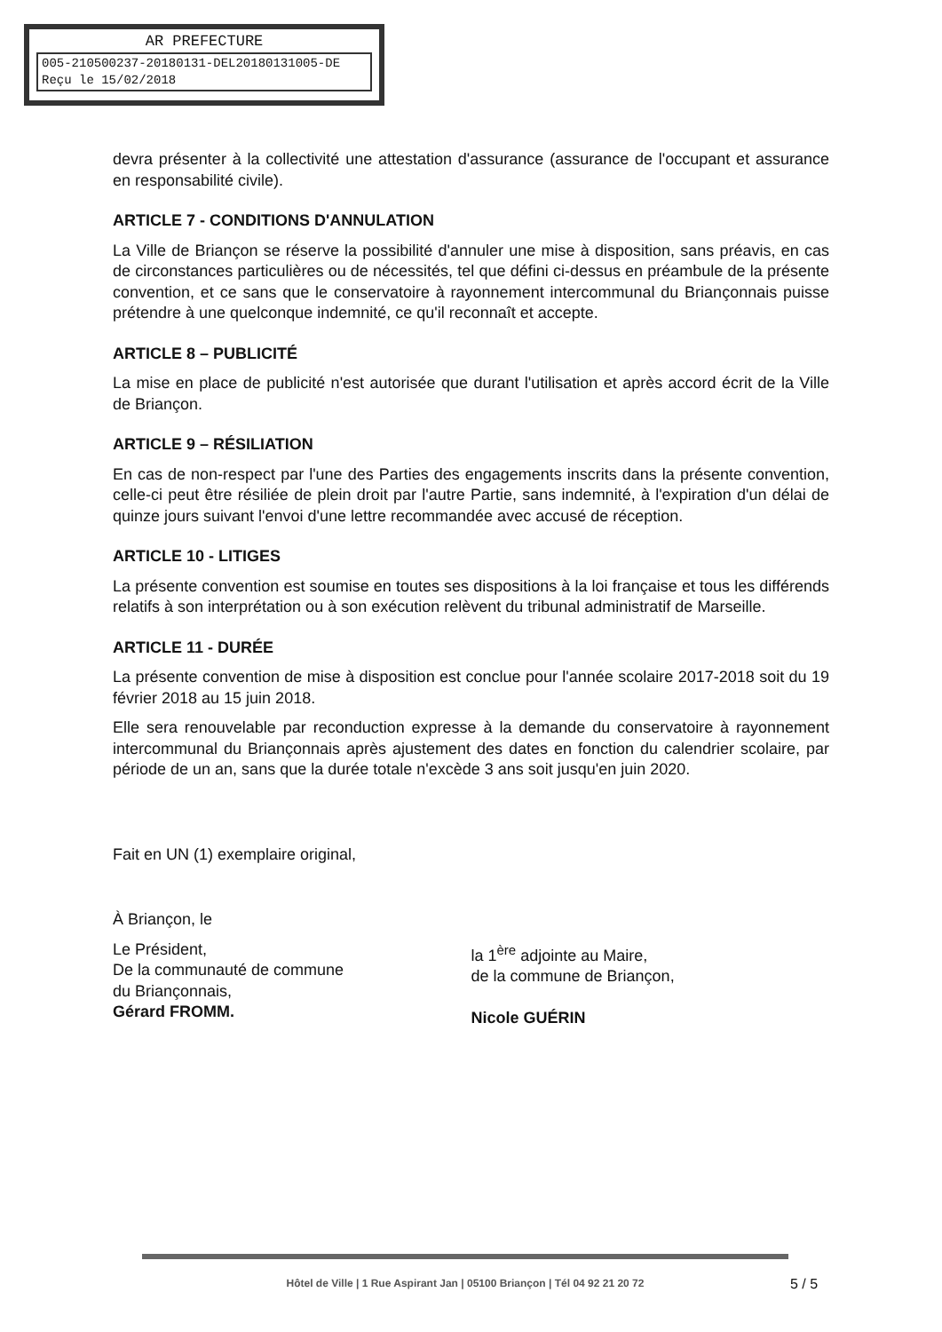AR PREFECTURE
005-210500237-20180131-DEL2018013100​5-DE
Reçu le 15/02/2018
devra présenter à la collectivité une attestation d'assurance (assurance de l'occupant et assurance en responsabilité civile).
ARTICLE 7 - CONDITIONS D'ANNULATION
La Ville de Briançon se réserve la possibilité d'annuler une mise à disposition, sans préavis, en cas de circonstances particulières ou de nécessités, tel que défini ci-dessus en préambule de la présente convention, et ce sans que le conservatoire à rayonnement intercommunal du Briançonnais puisse prétendre à une quelconque indemnité, ce qu'il reconnaît et accepte.
ARTICLE 8 – PUBLICITÉ
La mise en place de publicité n'est autorisée que durant l'utilisation et après accord écrit de la Ville de Briançon.
ARTICLE 9 – RÉSILIATION
En cas de non-respect par l'une des Parties des engagements inscrits dans la présente convention, celle-ci peut être résiliée de plein droit par l'autre Partie, sans indemnité, à l'expiration d'un délai de quinze jours suivant l'envoi d'une lettre recommandée avec accusé de réception.
ARTICLE 10 - LITIGES
La présente convention est soumise en toutes ses dispositions à la loi française et tous les différends relatifs à son interprétation ou à son exécution relèvent du tribunal administratif de Marseille.
ARTICLE 11 - DURÉE
La présente convention de mise à disposition est conclue pour l'année scolaire 2017-2018 soit du 19 février 2018 au 15 juin 2018.
Elle sera renouvelable par reconduction expresse à la demande du conservatoire à rayonnement intercommunal du Briançonnais après ajustement des dates en fonction du calendrier scolaire, par période de un an, sans que la durée totale n'excède 3 ans soit jusqu'en juin 2020.
Fait en UN (1) exemplaire original,
À Briançon, le
Le Président,
De la communauté de commune
du Briançonnais,
Gérard FROMM.
la 1<sup>ère</sup> adjointe au Maire,
de la commune de Briançon,
Nicole GUÉRIN
Hôtel de Ville | 1 Rue Aspirant Jan | 05100 Briançon | Tél 04 92 21 20 72
5 / 5